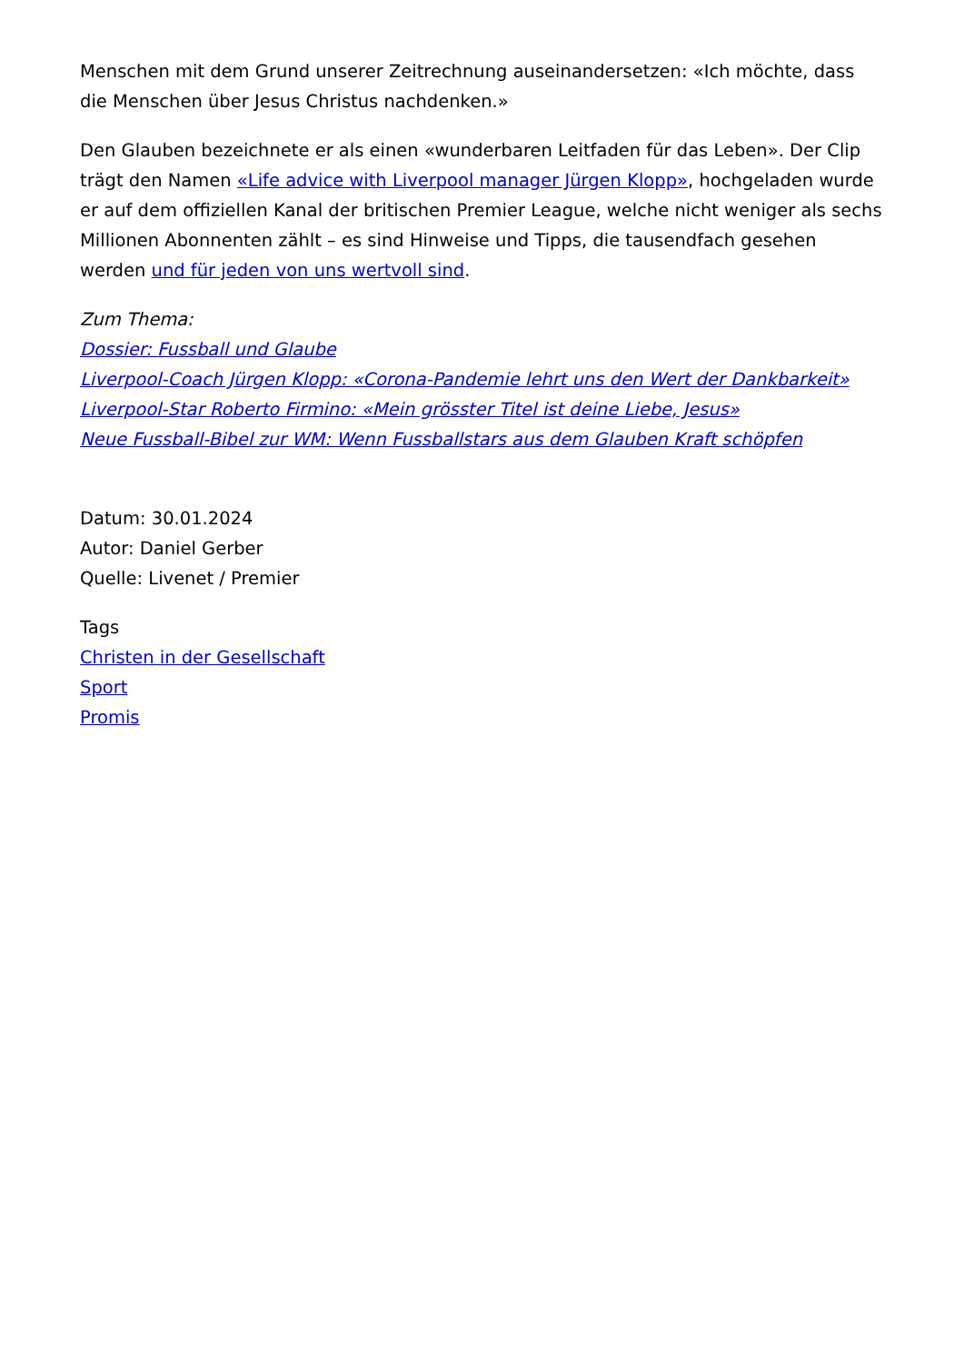Menschen mit dem Grund unserer Zeitrechnung auseinandersetzen: «Ich möchte, dass die Menschen über Jesus Christus nachdenken.»
Den Glauben bezeichnete er als einen «wunderbaren Leitfaden für das Leben». Der Clip trägt den Namen «Life advice with Liverpool manager Jürgen Klopp», hochgeladen wurde er auf dem offiziellen Kanal der britischen Premier League, welche nicht weniger als sechs Millionen Abonnenten zählt – es sind Hinweise und Tipps, die tausendfach gesehen werden und für jeden von uns wertvoll sind.
Zum Thema:
Dossier: Fussball und Glaube
Liverpool-Coach Jürgen Klopp: «Corona-Pandemie lehrt uns den Wert der Dankbarkeit»
Liverpool-Star Roberto Firmino: «Mein grösster Titel ist deine Liebe, Jesus»
Neue Fussball-Bibel zur WM: Wenn Fussballstars aus dem Glauben Kraft schöpfen
Datum: 30.01.2024
Autor: Daniel Gerber
Quelle: Livenet / Premier
Tags
Christen in der Gesellschaft
Sport
Promis